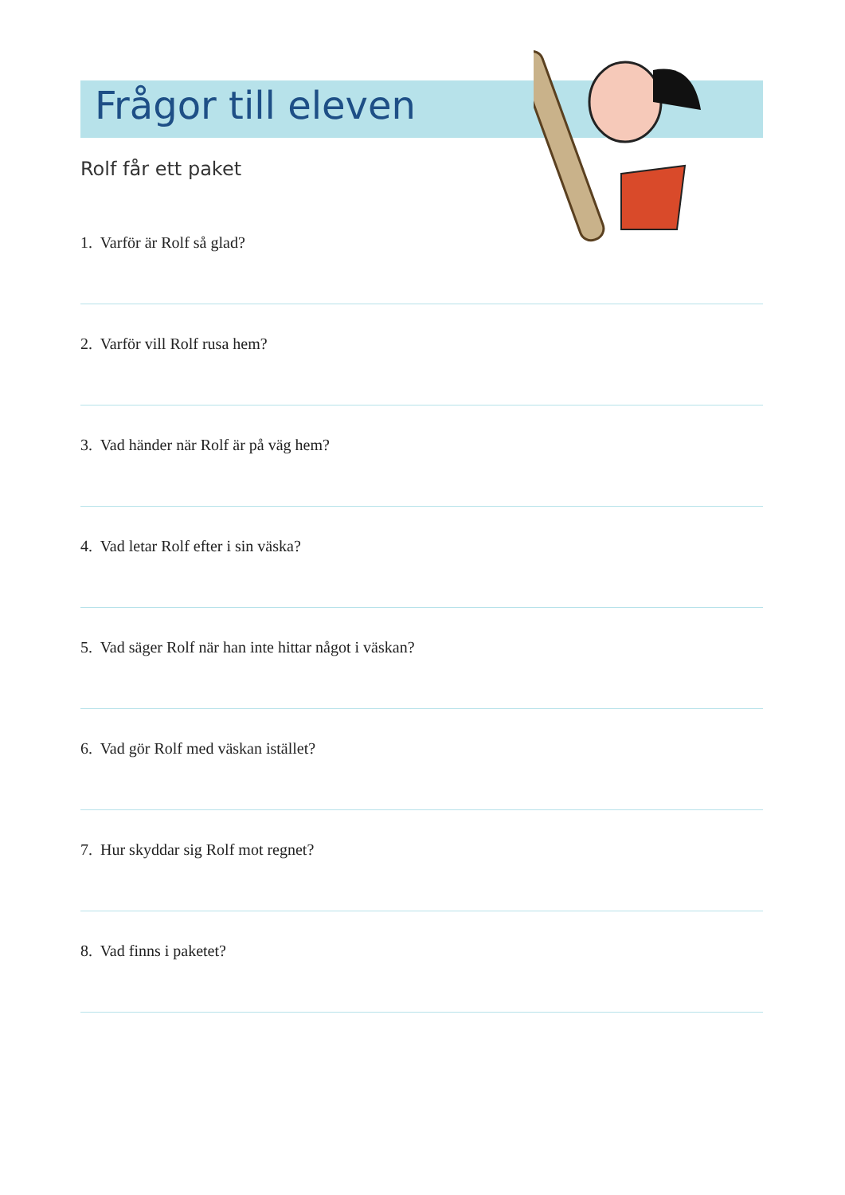Frågor till eleven
Rolf får ett paket
1. Varför är Rolf så glad?
2. Varför vill Rolf rusa hem?
3. Vad händer när Rolf är på väg hem?
4. Vad letar Rolf efter i sin väska?
5. Vad säger Rolf när han inte hittar något i väskan?
6. Vad gör Rolf med väskan istället?
7. Hur skyddar sig Rolf mot regnet?
8. Vad finns i paketet?